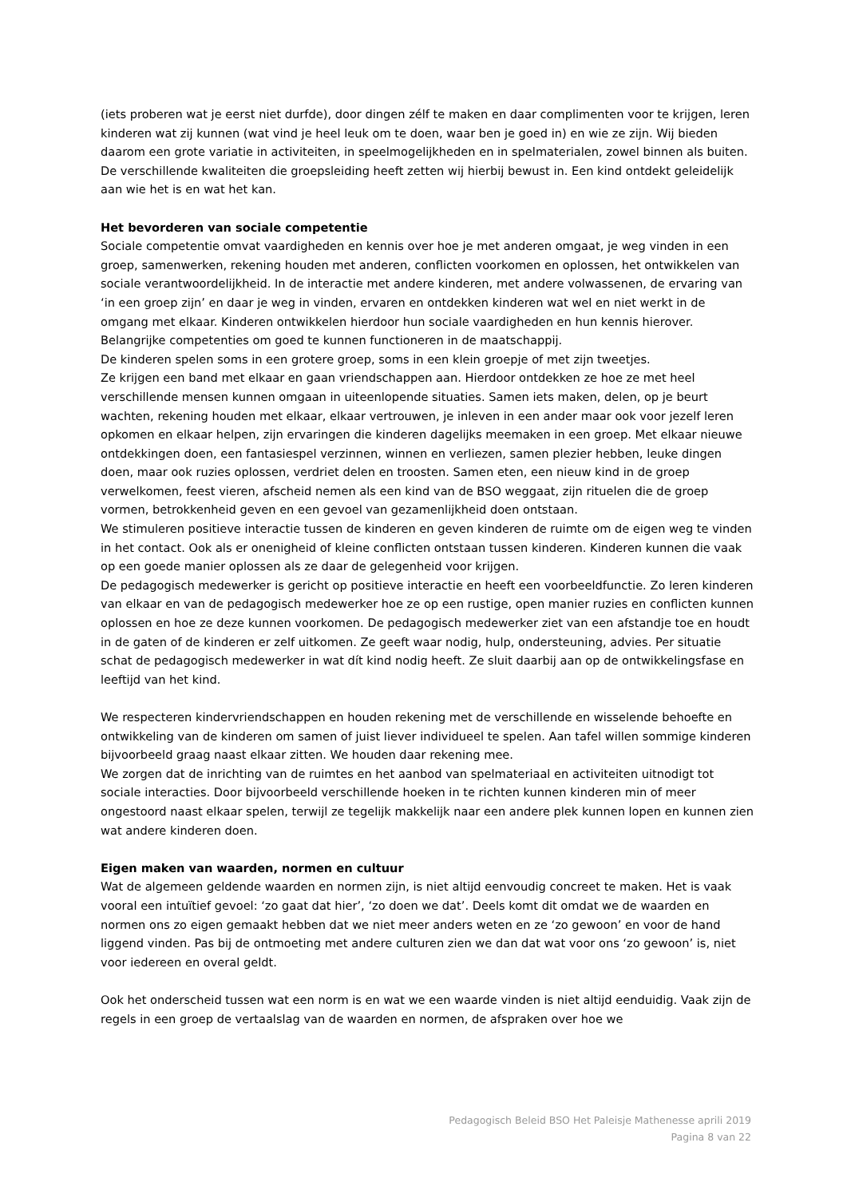(iets proberen wat je eerst niet durfde), door dingen zélf te maken en daar complimenten voor te krijgen, leren kinderen wat zij kunnen (wat vind je heel leuk om te doen, waar ben je goed in) en wie ze zijn. Wij bieden daarom een grote variatie in activiteiten, in speelmogelijkheden en in spelmaterialen, zowel binnen als buiten. De verschillende kwaliteiten die groepsleiding heeft zetten wij hierbij bewust in. Een kind ontdekt geleidelijk aan wie het is en wat het kan.
Het bevorderen van sociale competentie
Sociale competentie omvat vaardigheden en kennis over hoe je met anderen omgaat, je weg vinden in een groep, samenwerken, rekening houden met anderen, conflicten voorkomen en oplossen, het ontwikkelen van sociale verantwoordelijkheid. In de interactie met andere kinderen, met andere volwassenen, de ervaring van ‘in een groep zijn’ en daar je weg in vinden, ervaren en ontdekken kinderen wat wel en niet werkt in de omgang met elkaar. Kinderen ontwikkelen hierdoor hun sociale vaardigheden en hun kennis hierover. Belangrijke competenties om goed te kunnen functioneren in de maatschappij.
De kinderen spelen soms in een grotere groep, soms in een klein groepje of met zijn tweetjes.
Ze krijgen een band met elkaar en gaan vriendschappen aan. Hierdoor ontdekken ze hoe ze met heel verschillende mensen kunnen omgaan in uiteenlopende situaties. Samen iets maken, delen, op je beurt wachten, rekening houden met elkaar, elkaar vertrouwen, je inleven in een ander maar ook voor jezelf leren opkomen en elkaar helpen, zijn ervaringen die kinderen dagelijks meemaken in een groep. Met elkaar nieuwe ontdekkingen doen, een fantasiespel verzinnen, winnen en verliezen, samen plezier hebben, leuke dingen doen, maar ook ruzies oplossen, verdriet delen en troosten. Samen eten, een nieuw kind in de groep verwelkomen, feest vieren, afscheid nemen als een kind van de BSO weggaat, zijn rituelen die de groep vormen, betrokkenheid geven en een gevoel van gezamenlijkheid doen ontstaan.
We stimuleren positieve interactie tussen de kinderen en geven kinderen de ruimte om de eigen weg te vinden in het contact. Ook als er onenigheid of kleine conflicten ontstaan tussen kinderen. Kinderen kunnen die vaak op een goede manier oplossen als ze daar de gelegenheid voor krijgen.
De pedagogisch medewerker is gericht op positieve interactie en heeft een voorbeeldfunctie. Zo leren kinderen van elkaar en van de pedagogisch medewerker hoe ze op een rustige, open manier ruzies en conflicten kunnen oplossen en hoe ze deze kunnen voorkomen. De pedagogisch medewerker ziet van een afstandje toe en houdt in de gaten of de kinderen er zelf uitkomen. Ze geeft waar nodig, hulp, ondersteuning, advies. Per situatie schat de pedagogisch medewerker in wat dít kind nodig heeft. Ze sluit daarbij aan op de ontwikkelingsfase en leeftijd van het kind.
We respecteren kindervriendschappen en houden rekening met de verschillende en wisselende behoefte en ontwikkeling van de kinderen om samen of juist liever individueel te spelen. Aan tafel willen sommige kinderen bijvoorbeeld graag naast elkaar zitten. We houden daar rekening mee.
We zorgen dat de inrichting van de ruimtes en het aanbod van spelmateriaal en activiteiten uitnodigt tot sociale interacties. Door bijvoorbeeld verschillende hoeken in te richten kunnen kinderen min of meer ongestoord naast elkaar spelen, terwijl ze tegelijk makkelijk naar een andere plek kunnen lopen en kunnen zien wat andere kinderen doen.
Eigen maken van waarden, normen en cultuur
Wat de algemeen geldende waarden en normen zijn, is niet altijd eenvoudig concreet te maken. Het is vaak vooral een intuïtief gevoel: ‘zo gaat dat hier’, ‘zo doen we dat’. Deels komt dit omdat we de waarden en normen ons zo eigen gemaakt hebben dat we niet meer anders weten en ze ‘zo gewoon’ en voor de hand liggend vinden. Pas bij de ontmoeting met andere culturen zien we dan dat wat voor ons ‘zo gewoon’ is, niet voor iedereen en overal geldt.
Ook het onderscheid tussen wat een norm is en wat we een waarde vinden is niet altijd eenduidig. Vaak zijn de regels in een groep de vertaalslag van de waarden en normen, de afspraken over hoe we
Pedagogisch Beleid BSO Het Paleisje Mathenesse aprili 2019
Pagina 8 van 22